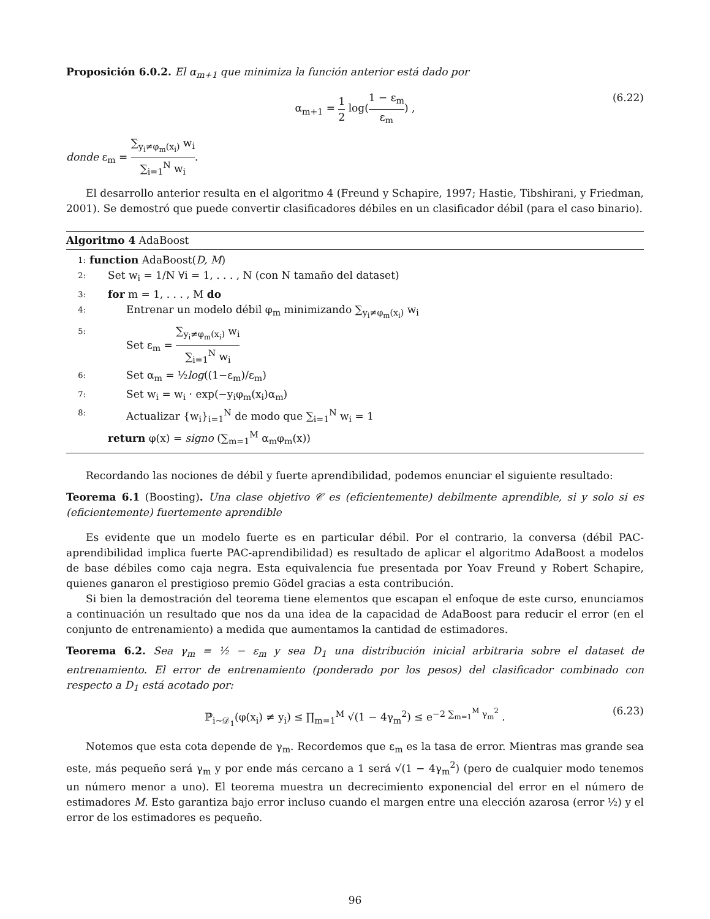Proposición 6.0.2. El α<sub>m+1</sub> que minimiza la función anterior está dado por
α<sub>m+1</sub> = 1 2 log(1 − ε<sub>m</sub> ε<sub>m</sub>) , (6.22)
donde ε<sub>m</sub> = ∑<sub>y<sub>i</sub>≠φ<sub>m</sub>(x<sub>i</sub>)</sub> w<sub>i</sub> ∑<sub>i=1</sub><sup>N</sup> w<sub>i</sub>.
El desarrollo anterior resulta en el algoritmo 4 (Freund y Schapire, 1997; Hastie, Tibshirani, y Friedman, 2001). Se demostró que puede convertir clasificadores débiles en un clasificador débil (para el caso binario).
Algoritmo 4 AdaBoost
1: function AdaBoost(D, M)
2: Set w<sub>i</sub> = 1/N ∀i = 1, . . . , N (con N tamaño del dataset)
3: for m = 1, . . . , M do
4: Entrenar un modelo débil φ<sub>m</sub> minimizando ∑<sub>y<sub>i</sub>≠φ<sub>m</sub>(x<sub>i</sub>)</sub> w<sub>i</sub>
5: Set ε<sub>m</sub> = ∑<sub>y<sub>i</sub>≠φ<sub>m</sub>(x<sub>i</sub>)</sub> w<sub>i</sub> ∑<sub>i=1</sub><sup>N</sup> w<sub>i</sub>
6: Set α<sub>m</sub> = ½log((1−ε<sub>m</sub>)/ε<sub>m</sub>)
7: Set w<sub>i</sub> = w<sub>i</sub> · exp(−y<sub>i</sub>φ<sub>m</sub>(x<sub>i</sub>)α<sub>m</sub>)
8: Actualizar {w<sub>i</sub>}<sub>i=1</sub><sup>N</sup> de modo que ∑<sub>i=1</sub><sup>N</sup> w<sub>i</sub> = 1
return φ(x) = signo (∑<sub>m=1</sub><sup>M</sup> α<sub>m</sub>φ<sub>m</sub>(x))
Recordando las nociones de débil y fuerte aprendibilidad, podemos enunciar el siguiente resultado:
Teorema 6.1 (Boosting). Una clase objetivo 𝒞 es (eficientemente) debilmente aprendible, si y solo si es (eficientemente) fuertemente aprendible
Es evidente que un modelo fuerte es en particular débil. Por el contrario, la conversa (débil PAC-aprendibilidad implica fuerte PAC-aprendibilidad) es resultado de aplicar el algoritmo AdaBoost a modelos de base débiles como caja negra. Esta equivalencia fue presentada por Yoav Freund y Robert Schapire, quienes ganaron el prestigioso premio Gödel gracias a esta contribución.
Si bien la demostración del teorema tiene elementos que escapan el enfoque de este curso, enunciamos a continuación un resultado que nos da una idea de la capacidad de AdaBoost para reducir el error (en el conjunto de entrenamiento) a medida que aumentamos la cantidad de estimadores.
Teorema 6.2. Sea γ<sub>m</sub> = ½ − ε<sub>m</sub> y sea D<sub>1</sub> una distribución inicial arbitraria sobre el dataset de entrenamiento. El error de entrenamiento (ponderado por los pesos) del clasificador combinado con respecto a D<sub>1</sub> está acotado por:
ℙ<sub>i∼𝒟<sub>1</sub></sub>(φ(x<sub>i</sub>) ≠ y<sub>i</sub>) ≤ ∏<sub>m=1</sub><sup>M</sup> √(1 − 4γ<sub>m</sub><sup>2</sup>) ≤ e<sup>−2 ∑<sub>m=1</sub><sup>M</sup> γ<sub>m</sub><sup>2</sup></sup> . (6.23)
Notemos que esta cota depende de γ<sub>m</sub>. Recordemos que ε<sub>m</sub> es la tasa de error. Mientras mas grande sea este, más pequeño será γ<sub>m</sub> y por ende más cercano a 1 será √(1 − 4γ<sub>m</sub><sup>2</sup>) (pero de cualquier modo tenemos un número menor a uno). El teorema muestra un decrecimiento exponencial del error en el número de estimadores M. Esto garantiza bajo error incluso cuando el margen entre una elección azarosa (error ½) y el error de los estimadores es pequeño.
96